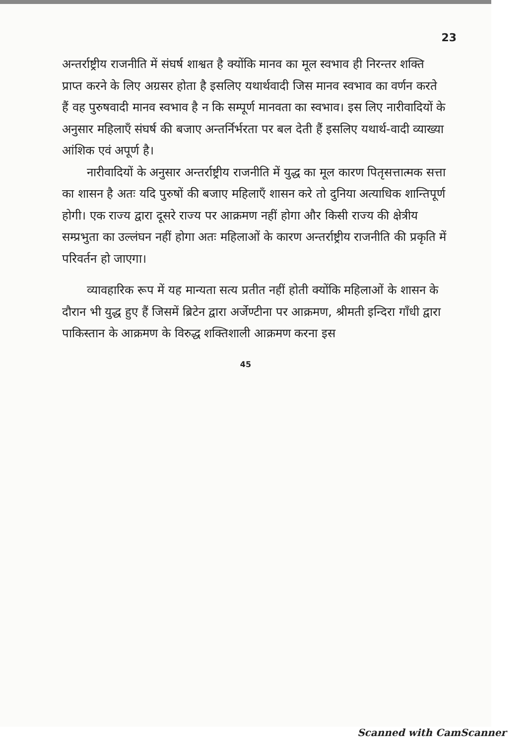23
अन्तर्राष्ट्रीय राजनीति में संघर्ष शाश्वत है क्योंकि मानव का मूल स्वभाव ही निरन्तर शक्ति प्राप्त करने के लिए अग्रसर होता है इसलिए यथार्थवादी जिस मानव स्वभाव का वर्णन करते हैं वह पुरुषवादी मानव स्वभाव है न कि सम्पूर्ण मानवता का स्वभाव। इस लिए नारीवादियों के अनुसार महिलाएँ संघर्ष की बजाए अन्तर्निर्भरता पर बल देती हैं इसलिए यथार्थ-वादी व्याख्या आंशिक एवं अपूर्ण है।
नारीवादियों के अनुसार अन्तर्राष्ट्रीय राजनीति में युद्ध का मूल कारण पितृसत्तात्मक सत्ता का शासन है अतः यदि पुरुषों की बजाए महिलाएँ शासन करे तो दुनिया अत्याधिक शान्तिपूर्ण होगी। एक राज्य द्वारा दूसरे राज्य पर आक्रमण नहीं होगा और किसी राज्य की क्षेत्रीय सम्प्रभुता का उल्लंघन नहीं होगा अतः महिलाओं के कारण अन्तर्राष्ट्रीय राजनीति की प्रकृति में परिवर्तन हो जाएगा।
व्यावहारिक रूप में यह मान्यता सत्य प्रतीत नहीं होती क्योंकि महिलाओं के शासन के दौरान भी युद्ध हुए हैं जिसमें ब्रिटेन द्वारा अर्जेण्टीना पर आक्रमण, श्रीमती इन्दिरा गाँधी द्वारा पाकिस्तान के आक्रमण के विरुद्ध शक्तिशाली आक्रमण करना इस
45
Scanned with CamScanner